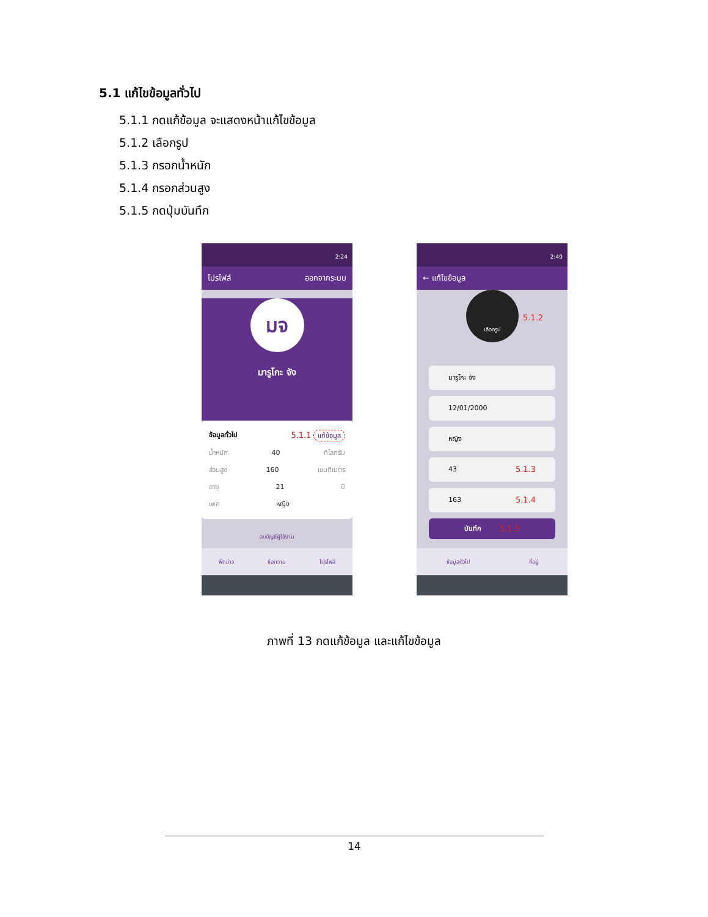5.1 แก้ไขข้อมูลทั่วไป
5.1.1 กดแก้ข้อมูล จะแสดงหน้าแก้ไขข้อมูล
5.1.2 เลือกรูป
5.1.3 กรอกน้ำหนัก
5.1.4 กรอกส่วนสูง
5.1.5 กดปุ่มบันทึก
2:24
โปรไฟล์ ออกจากระบบ
มจ
มารูโกะ จัง
ข้อมูลทั่วไป 5.1.1 แก้ข้อมูล
น้ำหนัก 40 กิโลกรัม
ส่วนสูง 160 เซนติเมตร
อายุ 21 ปี
เพศ หญิง
ลบบัญชีผู้ใช้งาน
ฟีดข่าว ข้อความ โปรไฟล์
2:49
← แก้ไขข้อมูล
เลือกรูป
5.1.2
มารูโกะ จัง
12/01/2000
หญิง
43 5.1.3
163 5.1.4
บันทึก 5.1.5
ข้อมูลทั่วไป ที่อยู่
ภาพที่ 13 กดแก้ข้อมูล และแก้ไขข้อมูล
14